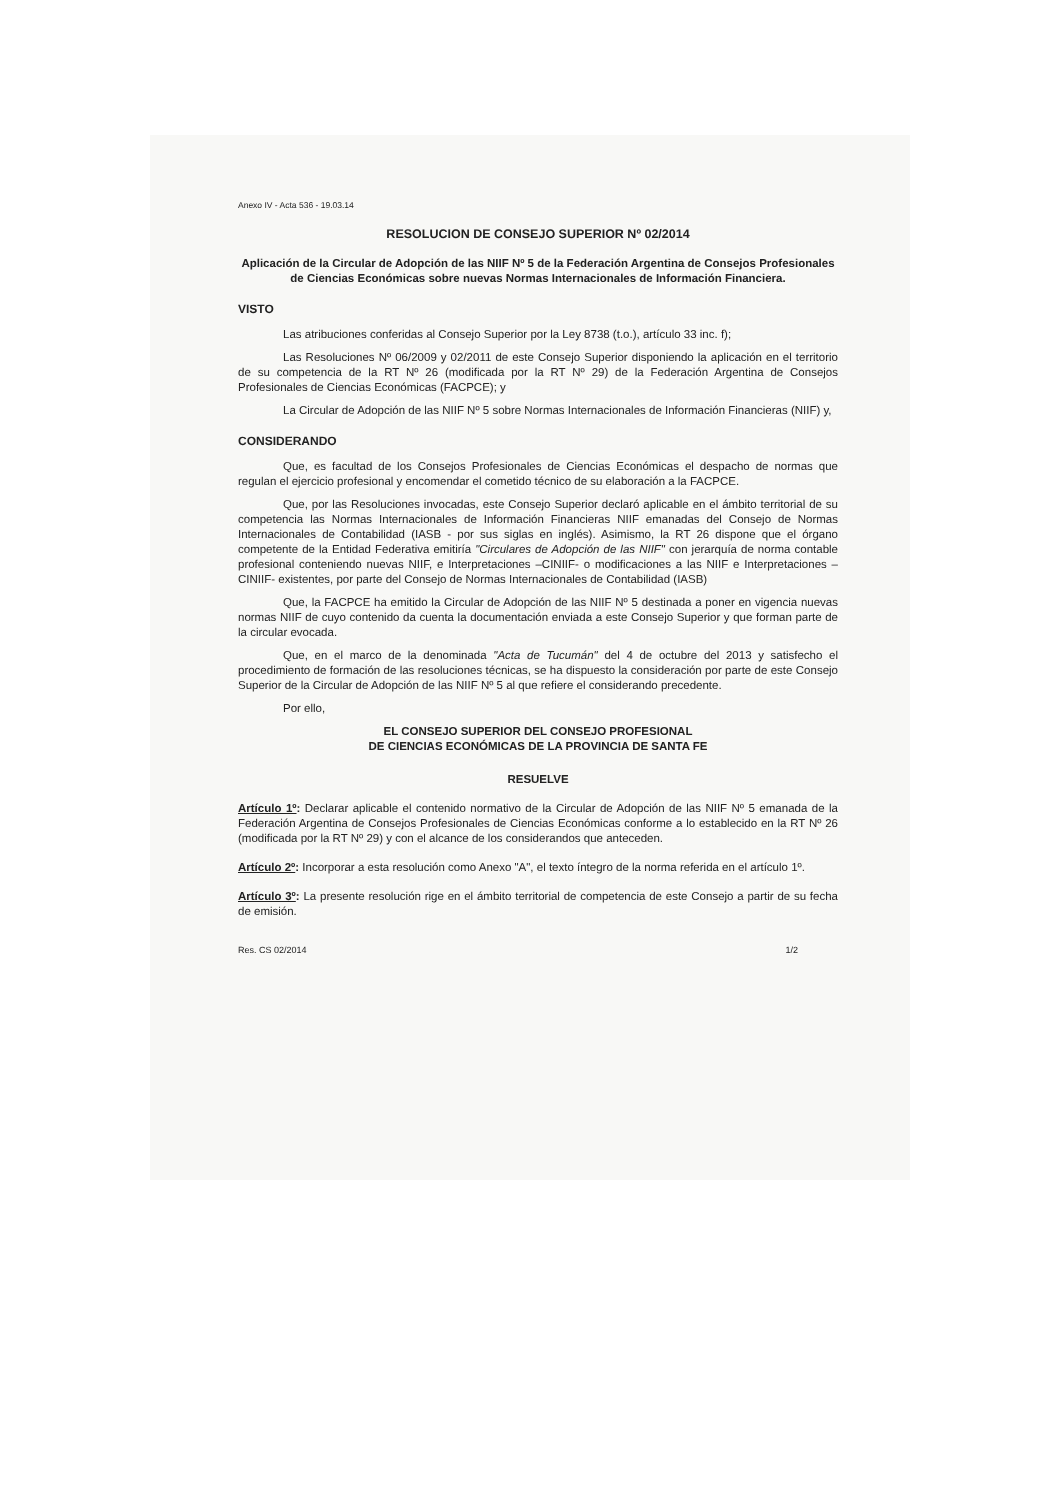Anexo IV - Acta 536 - 19.03.14
RESOLUCION DE CONSEJO SUPERIOR Nº 02/2014
Aplicación de la Circular de Adopción de las NIIF Nº 5 de la Federación Argentina de Consejos Profesionales de Ciencias Económicas sobre nuevas Normas Internacionales de Información Financiera.
VISTO
Las atribuciones conferidas al Consejo Superior por la Ley 8738 (t.o.), artículo 33 inc. f);
Las Resoluciones Nº 06/2009 y 02/2011 de este Consejo Superior disponiendo la aplicación en el territorio de su competencia de la RT Nº 26 (modificada por la RT Nº 29) de la Federación Argentina de Consejos Profesionales de Ciencias Económicas (FACPCE); y
La Circular de Adopción de las NIIF Nº 5 sobre Normas Internacionales de Información Financieras (NIIF) y,
CONSIDERANDO
Que, es facultad de los Consejos Profesionales de Ciencias Económicas el despacho de normas que regulan el ejercicio profesional y encomendar el cometido técnico de su elaboración a la FACPCE.
Que, por las Resoluciones invocadas, este Consejo Superior declaró aplicable en el ámbito territorial de su competencia las Normas Internacionales de Información Financieras NIIF emanadas del Consejo de Normas Internacionales de Contabilidad (IASB - por sus siglas en inglés). Asimismo, la RT 26 dispone que el órgano competente de la Entidad Federativa emitiría "Circulares de Adopción de las NIIF" con jerarquía de norma contable profesional conteniendo nuevas NIIF, e Interpretaciones –CINIIF- o modificaciones a las NIIF e Interpretaciones –CINIIF- existentes, por parte del Consejo de Normas Internacionales de Contabilidad (IASB)
Que, la FACPCE ha emitido la Circular de Adopción de las NIIF Nº 5 destinada a poner en vigencia nuevas normas NIIF de cuyo contenido da cuenta la documentación enviada a este Consejo Superior y que forman parte de la circular evocada.
Que, en el marco de la denominada "Acta de Tucumán" del 4 de octubre del 2013 y satisfecho el procedimiento de formación de las resoluciones técnicas, se ha dispuesto la consideración por parte de este Consejo Superior de la Circular de Adopción de las NIIF Nº 5 al que refiere el considerando precedente.
Por ello,
EL CONSEJO SUPERIOR DEL CONSEJO PROFESIONAL
DE CIENCIAS ECONÓMICAS DE LA PROVINCIA DE SANTA FE
RESUELVE
Artículo 1º: Declarar aplicable el contenido normativo de la Circular de Adopción de las NIIF Nº 5 emanada de la Federación Argentina de Consejos Profesionales de Ciencias Económicas conforme a lo establecido en la RT Nº 26 (modificada por la RT Nº 29) y con el alcance de los considerandos que anteceden.
Artículo 2º: Incorporar a esta resolución como Anexo "A", el texto íntegro de la norma referida en el artículo 1º.
Artículo 3º: La presente resolución rige en el ámbito territorial de competencia de este Consejo a partir de su fecha de emisión.
Res. CS 02/2014 1/2